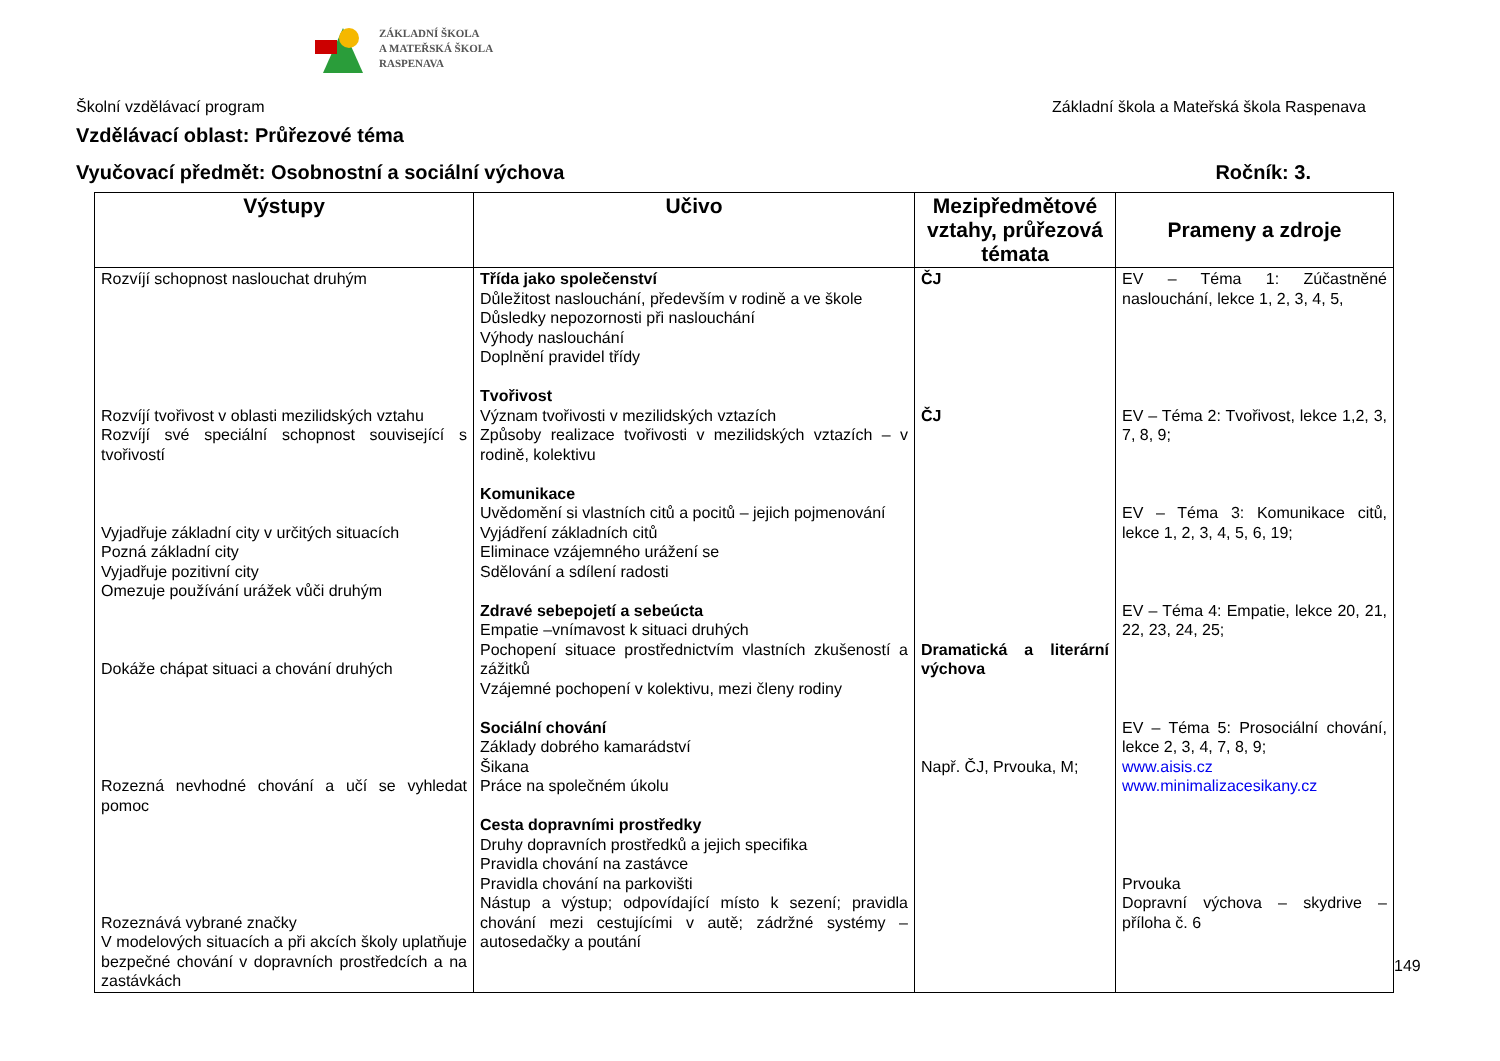ZÁKLADNÍ ŠKOLA
A MATEŘSKÁ ŠKOLA
RASPENAVA
Školní vzdělávací program Základní škola a Mateřská škola Raspenava
Vzdělávací oblast: Průřezové téma
Vyučovací předmět: Osobnostní a sociální výchova Ročník: 3.
| Výstupy | Učivo | Mezipředmětové vztahy, průřezová témata | Prameny a zdroje |
| --- | --- | --- | --- |
| Rozvíjí schopnost naslouchat druhým Rozvíjí tvořivost v oblasti mezilidských vztahu Rozvíjí své speciální schopnost související s tvořivostí Vyjadřuje základní city v určitých situacích Pozná základní city Vyjadřuje pozitivní city Omezuje používání urážek vůči druhým Dokáže chápat situaci a chování druhých Rozezná nevhodné chování a učí se vyhledat pomoc Rozeznává vybrané značky V modelových situacích a při akcích školy uplatňuje bezpečné chování v dopravních prostředcích a na zastávkách | Třída jako společenství Důležitost naslouchání, především v rodině a ve škole Důsledky nepozornosti při naslouchání Výhody naslouchání Doplnění pravidel třídy Tvořivost Význam tvořivosti v mezilidských vztazích Způsoby realizace tvořivosti v mezilidských vztazích – v rodině, kolektivu Komunikace Uvědomění si vlastních citů a pocitů – jejich pojmenování Vyjádření základních citů Eliminace vzájemného urážení se Sdělování a sdílení radosti Zdravé sebepojetí a sebeúcta Empatie –vnímavost k situaci druhých Pochopení situace prostřednictvím vlastních zkušeností a zážitků Vzájemné pochopení v kolektivu, mezi členy rodiny Sociální chování Základy dobrého kamarádství Šikana Práce na společném úkolu Cesta dopravními prostředky Druhy dopravních prostředků a jejich specifika Pravidla chování na zastávce Pravidla chování na parkovišti Nástup a výstup; odpovídající místo k sezení; pravidla chování mezi cestujícími v autě; zádržné systémy – autosedačky a poutání | ČJ ČJ Dramatická a literární výchova Např. ČJ, Prvouka, M; | EV – Téma 1: Zúčastněné naslouchání, lekce 1, 2, 3, 4, 5, EV – Téma 2: Tvořivost, lekce 1,2, 3, 7, 8, 9; EV – Téma 3: Komunikace citů, lekce 1, 2, 3, 4, 5, 6, 19; EV – Téma 4: Empatie, lekce 20, 21, 22, 23, 24, 25; EV – Téma 5: Prosociální chování, lekce 2, 3, 4, 7, 8, 9; www.aisis.cz www.minimalizacesikany.cz Prvouka Dopravní výchova – skydrive – příloha č. 6 |
149